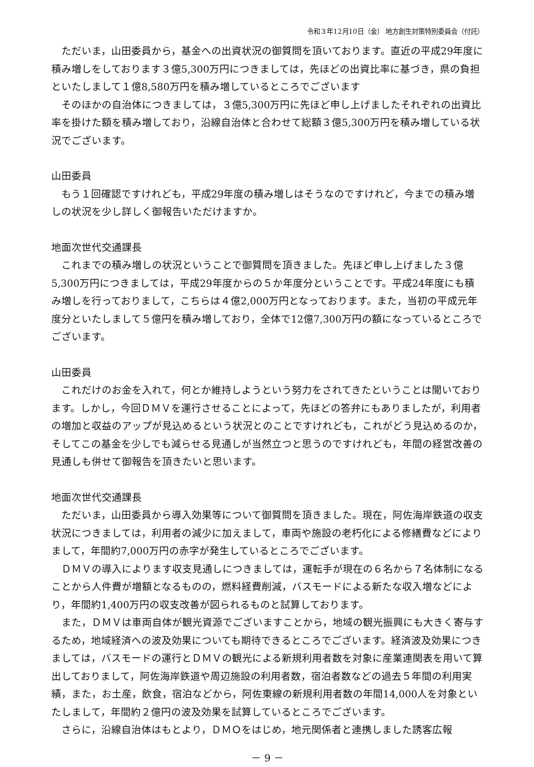令和３年12月10日（金） 地方創生対策特別委員会（付託）
ただいま，山田委員から，基金への出資状況の御質問を頂いております。直近の平成29年度に積み増しをしております３億5,300万円につきましては，先ほどの出資比率に基づき，県の負担といたしまして１億8,580万円を積み増しているところでございます
そのほかの自治体につきましては，３億5,300万円に先ほど申し上げましたそれぞれの出資比率を掛けた額を積み増しており，沿線自治体と合わせて総額３億5,300万円を積み増している状況でございます。
山田委員
もう１回確認ですけれども，平成29年度の積み増しはそうなのですけれど，今までの積み増しの状況を少し詳しく御報告いただけますか。
地面次世代交通課長
これまでの積み増しの状況ということで御質問を頂きました。先ほど申し上げました３億5,300万円につきましては，平成29年度からの５か年度分ということです。平成24年度にも積み増しを行っておりまして，こちらは４億2,000万円となっております。また，当初の平成元年度分といたしまして５億円を積み増しており，全体で12億7,300万円の額になっているところでございます。
山田委員
これだけのお金を入れて，何とか維持しようという努力をされてきたということは聞いております。しかし，今回ＤＭＶを運行させることによって，先ほどの答弁にもありましたが，利用者の増加と収益のアップが見込めるという状況とのことですけれども，これがどう見込めるのか，そしてこの基金を少しでも減らせる見通しが当然立つと思うのですけれども，年間の経営改善の見通しも併せて御報告を頂きたいと思います。
地面次世代交通課長
ただいま，山田委員から導入効果等について御質問を頂きました。現在，阿佐海岸鉄道の収支状況につきましては，利用者の減少に加えまして，車両や施設の老朽化による修繕費などによりまして，年間約7,000万円の赤字が発生しているところでございます。
ＤＭＶの導入によります収支見通しにつきましては，運転手が現在の６名から７名体制になることから人件費が増額となるものの，燃料経費削減，バスモードによる新たな収入増などにより，年間約1,400万円の収支改善が図られるものと試算しております。
また，ＤＭＶは車両自体が観光資源でございますことから，地域の観光振興にも大きく寄与するため，地域経済への波及効果についても期待できるところでございます。経済波及効果につきましては，バスモードの運行とＤＭＶの観光による新規利用者数を対象に産業連関表を用いて算出しておりまして，阿佐海岸鉄道や周辺施設の利用者数，宿泊者数などの過去５年間の利用実績，また，お土産，飲食，宿泊などから，阿佐東線の新規利用者数の年間14,000人を対象といたしまして，年間約２億円の波及効果を試算しているところでございます。
さらに，沿線自治体はもとより，ＤＭＯをはじめ，地元関係者と連携しました誘客広報
－ 9 －